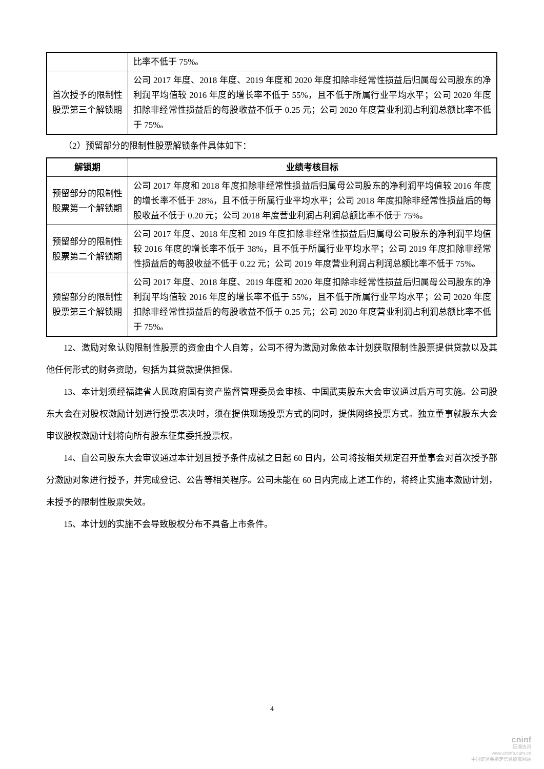| | 比率不低于 75%。 |
| 首次授予的限制性股票第三个解锁期 | 公司 2017 年度、2018 年度、2019 年度和 2020 年度扣除非经常性损益后归属母公司股东的净利润平均值较 2016 年度的增长率不低于 55%，且不低于所属行业平均水平；公司 2020 年度扣除非经常性损益后的每股收益不低于 0.25 元；公司 2020 年度营业利润占利润总额比率不低于 75%。 |
（2）预留部分的限制性股票解锁条件具体如下：
| 解锁期 | 业绩考核目标 |
| --- | --- |
| 预留部分的限制性股票第一个解锁期 | 公司 2017 年度和 2018 年度扣除非经常性损益后归属母公司股东的净利润平均值较 2016 年度的增长率不低于 28%，且不低于所属行业平均水平；公司 2018 年度扣除非经常性损益后的每股收益不低于 0.20 元；公司 2018 年度营业利润占利润总额比率不低于 75%。 |
| 预留部分的限制性股票第二个解锁期 | 公司 2017 年度、2018 年度和 2019 年度扣除非经常性损益后归属母公司股东的净利润平均值较 2016 年度的增长率不低于 38%，且不低于所属行业平均水平；公司 2019 年度扣除非经常性损益后的每股收益不低于 0.22 元；公司 2019 年度营业利润占利润总额比率不低于 75%。 |
| 预留部分的限制性股票第三个解锁期 | 公司 2017 年度、2018 年度、2019 年度和 2020 年度扣除非经常性损益后归属母公司股东的净利润平均值较 2016 年度的增长率不低于 55%，且不低于所属行业平均水平；公司 2020 年度扣除非经常性损益后的每股收益不低于 0.25 元；公司 2020 年度营业利润占利润总额比率不低于 75%。 |
12、激励对象认购限制性股票的资金由个人自筹，公司不得为激励对象依本计划获取限制性股票提供贷款以及其他任何形式的财务资助，包括为其贷款提供担保。
13、本计划须经福建省人民政府国有资产监督管理委员会审核、中国武夷股东大会审议通过后方可实施。公司股东大会在对股权激励计划进行投票表决时，须在提供现场投票方式的同时，提供网络投票方式。独立董事就股东大会审议股权激励计划将向所有股东征集委托投票权。
14、自公司股东大会审议通过本计划且授予条件成就之日起 60 日内，公司将按相关规定召开董事会对首次授予部分激励对象进行授予，并完成登记、公告等相关程序。公司未能在 60 日内完成上述工作的，将终止实施本激励计划，未授予的限制性股票失效。
15、本计划的实施不会导致股权分布不具备上市条件。
4
cninf
巨潮资讯
www.cninfo.com.cn
中国证监会指定信息披露网站